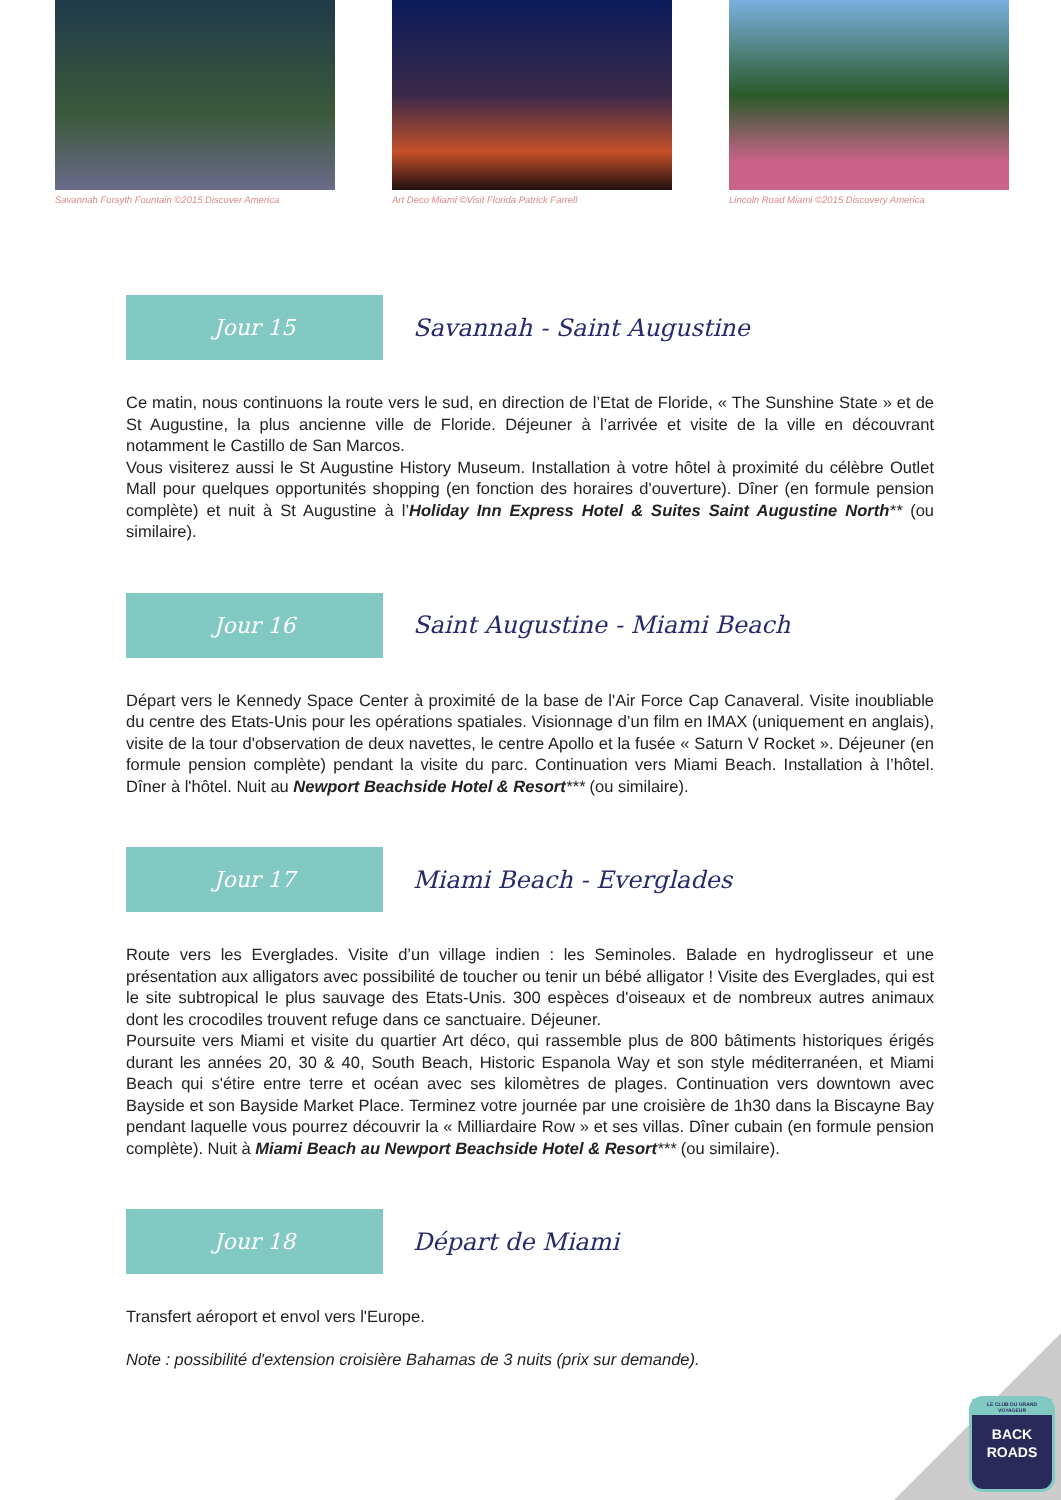Savannah Forsyth Fountain ©2015 Discover America
Art Deco Miami ©Visit Florida Patrick Farrell
Lincoln Road Miami ©2015 Discovery America
Jour 15
Savannah - Saint Augustine
Ce matin, nous continuons la route vers le sud, en direction de l’Etat de Floride, « The Sunshine State » et de St Augustine, la plus ancienne ville de Floride. Déjeuner à l’arrivée et visite de la ville en découvrant notamment le Castillo de San Marcos.
Vous visiterez aussi le St Augustine History Museum. Installation à votre hôtel à proximité du célèbre Outlet Mall pour quelques opportunités shopping (en fonction des horaires d'ouverture). Dîner (en formule pension complète) et nuit à St Augustine à l’Holiday Inn Express Hotel & Suites Saint Augustine North** (ou similaire).
Jour 16
Saint Augustine - Miami Beach
Départ vers le Kennedy Space Center à proximité de la base de l'Air Force Cap Canaveral. Visite inoubliable du centre des Etats-Unis pour les opérations spatiales. Visionnage d’un film en IMAX (uniquement en anglais), visite de la tour d'observation de deux navettes, le centre Apollo et la fusée « Saturn V Rocket ». Déjeuner (en formule pension complète) pendant la visite du parc. Continuation vers Miami Beach. Installation à l’hôtel. Dîner à l'hôtel. Nuit au Newport Beachside Hotel & Resort*** (ou similaire).
Jour 17
Miami Beach - Everglades
Route vers les Everglades. Visite d’un village indien : les Seminoles. Balade en hydroglisseur et une présentation aux alligators avec possibilité de toucher ou tenir un bébé alligator ! Visite des Everglades, qui est le site subtropical le plus sauvage des Etats-Unis. 300 espèces d'oiseaux et de nombreux autres animaux dont les crocodiles trouvent refuge dans ce sanctuaire. Déjeuner.
Poursuite vers Miami et visite du quartier Art déco, qui rassemble plus de 800 bâtiments historiques érigés durant les années 20, 30 & 40, South Beach, Historic Espanola Way et son style méditerranéen, et Miami Beach qui s'étire entre terre et océan avec ses kilomètres de plages. Continuation vers downtown avec Bayside et son Bayside Market Place. Terminez votre journée par une croisière de 1h30 dans la Biscayne Bay pendant laquelle vous pourrez découvrir la « Milliardaire Row » et ses villas. Dîner cubain (en formule pension complète). Nuit à Miami Beach au Newport Beachside Hotel & Resort*** (ou similaire).
Jour 18
Départ de Miami
Transfert aéroport et envol vers l'Europe.
Note : possibilité d'extension croisière Bahamas de 3 nuits (prix sur demande).
LE CLUB DU GRAND VOYAGEUR
BACK
ROADS